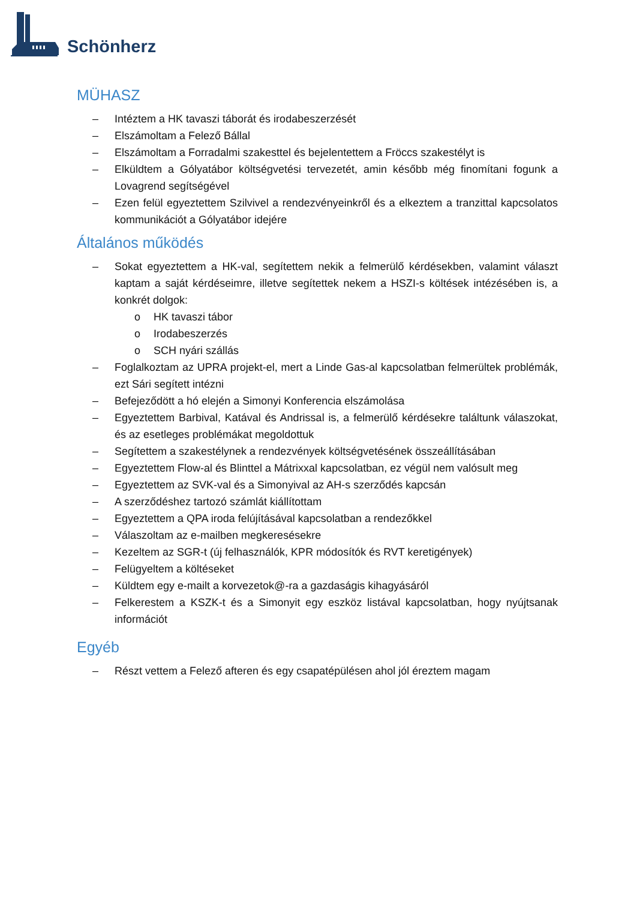Schönherz
MÜHASZ
– Intéztem a HK tavaszi táborát és irodabeszerzését
– Elszámoltam a Felező Bállal
– Elszámoltam a Forradalmi szakesttel és bejelentettem a Fröccs szakestélyt is
– Elküldtem a Gólyatábor költségvetési tervezetét, amin később még finomítani fogunk a Lovagrend segítségével
– Ezen felül egyeztettem Szilvivel a rendezvényeinkről és a elkeztem a tranzittal kapcsolatos kommunikációt a Gólyatábor idejére
Általános működés
– Sokat egyeztettem a HK-val, segítettem nekik a felmerülő kérdésekben, valamint választ kaptam a saját kérdéseimre, illetve segítettek nekem a HSZI-s költések intézésében is, a konkrét dolgok:
o HK tavaszi tábor
o Irodabeszerzés
o SCH nyári szállás
– Foglalkoztam az UPRA projekt-el, mert a Linde Gas-al kapcsolatban felmerültek problémák, ezt Sári segített intézni
– Befejeződött a hó elején a Simonyi Konferencia elszámolása
– Egyeztettem Barbival, Katával és Andrissal is, a felmerülő kérdésekre találtunk válaszokat, és az esetleges problémákat megoldottuk
– Segítettem a szakestélynek a rendezvények költségvetésének összeállításában
– Egyeztettem Flow-al és Blinttel a Mátrixxal kapcsolatban, ez végül nem valósult meg
– Egyeztettem az SVK-val és a Simonyival az AH-s szerződés kapcsán
– A szerződéshez tartozó számlát kiállítottam
– Egyeztettem a QPA iroda felújításával kapcsolatban a rendezőkkel
– Válaszoltam az e-mailben megkeresésekre
– Kezeltem az SGR-t (új felhasználók, KPR módosítók és RVT keretigények)
– Felügyeltem a költéseket
– Küldtem egy e-mailt a korvezetok@-ra a gazdaságis kihagyásáról
– Felkerestem a KSZK-t és a Simonyit egy eszköz listával kapcsolatban, hogy nyújtsanak információt
Egyéb
– Részt vettem a Felező afteren és egy csapatépülésen ahol jól éreztem magam